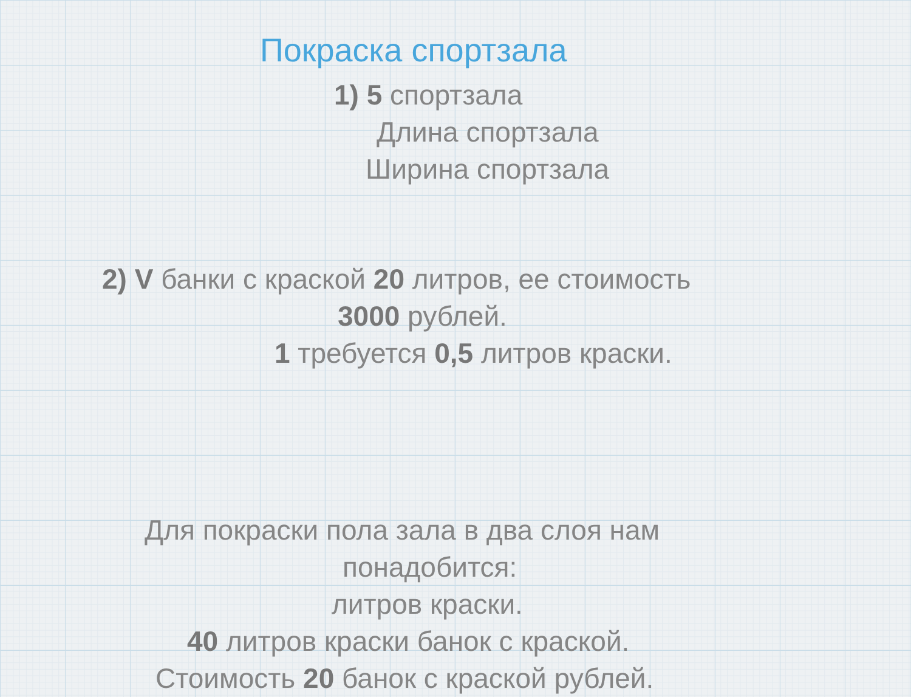Покраска спортзала
1) 5 спортзала
Длина спортзала
Ширина спортзала
2) V банки с краской 20 литров, ее стоимость
3000 рублей.
1 требуется 0,5 литров краски.
Для покраски пола зала в два слоя нам
понадобится:
литров краски.
40 литров краски банок с краской.
Стоимость 20 банок с краской рублей.